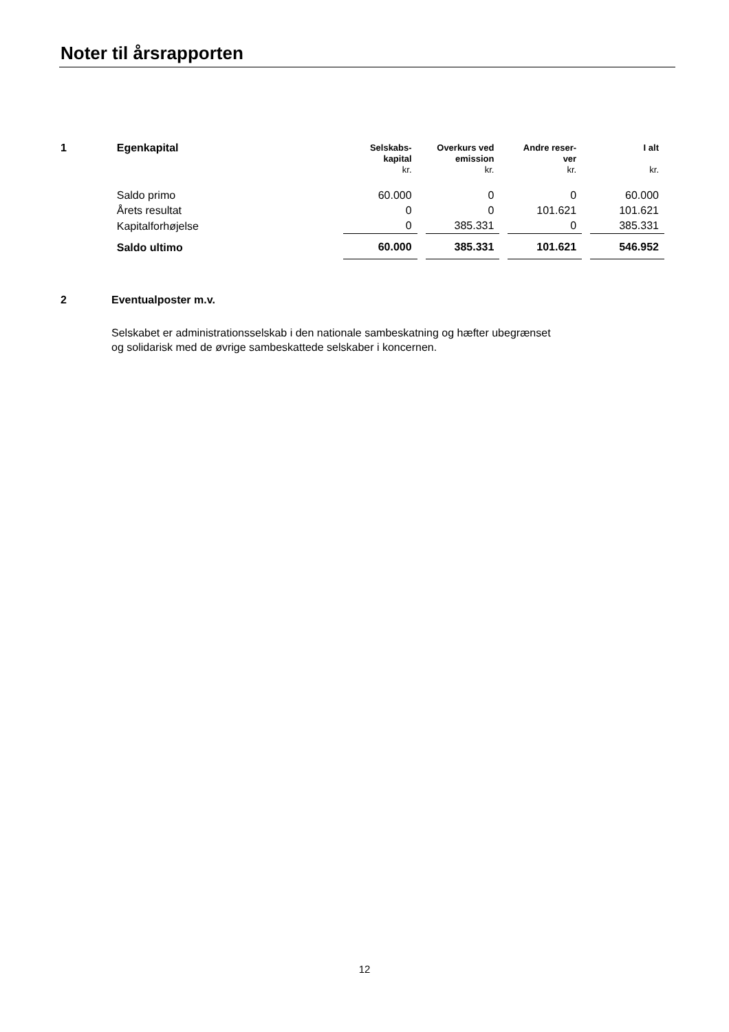Noter til årsrapporten
| 1 | Egenkapital | Selskabs- kapital kr. | Overkurs ved emission kr. | Andre reser- ver kr. | I alt kr. |
| --- | --- | --- | --- | --- | --- |
| | Saldo primo | 60.000 | 0 | 0 | 60.000 |
| | Årets resultat | 0 | 0 | 101.621 | 101.621 |
| | Kapitalforhøjelse | 0 | 385.331 | 0 | 385.331 |
| | Saldo ultimo | 60.000 | 385.331 | 101.621 | 546.952 |
2 Eventualposter m.v.
Selskabet er administrationsselskab i den nationale sambeskatning og hæfter ubegrænset og solidarisk med de øvrige sambeskattede selskaber i koncernen.
12